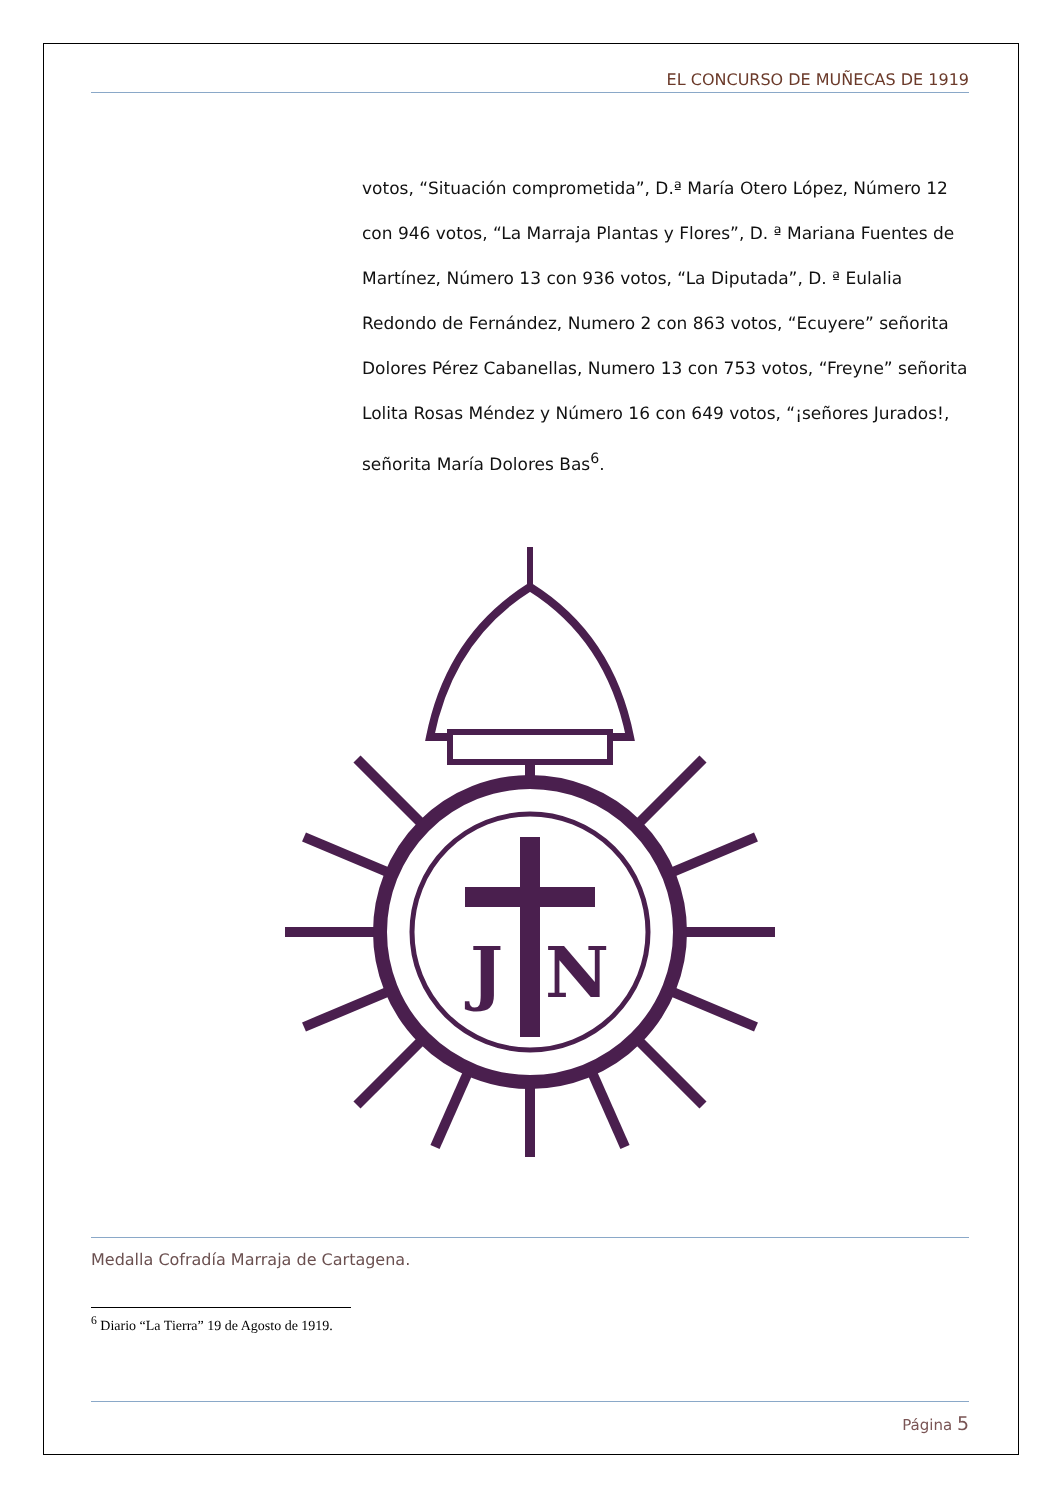EL CONCURSO DE MUÑECAS DE 1919
votos, “Situación comprometida”, D.ª María Otero López, Número 12 con 946 votos, “La Marraja Plantas y Flores”, D. ª Mariana Fuentes de Martínez, Número 13 con 936 votos, “La Diputada”, D. ª Eulalia Redondo de Fernández, Numero 2 con 863 votos, “Ecuyere” señorita Dolores Pérez Cabanellas, Numero 13 con 753 votos, “Freyne” señorita Lolita Rosas Méndez y Número 16 con 649 votos, “¡señores Jurados!, señorita María Dolores Bas<sup>6</sup>.
J
N
Medalla Cofradía Marraja de Cartagena.
<sup>6</sup> Diario “La Tierra” 19 de Agosto de 1919.
Página 5